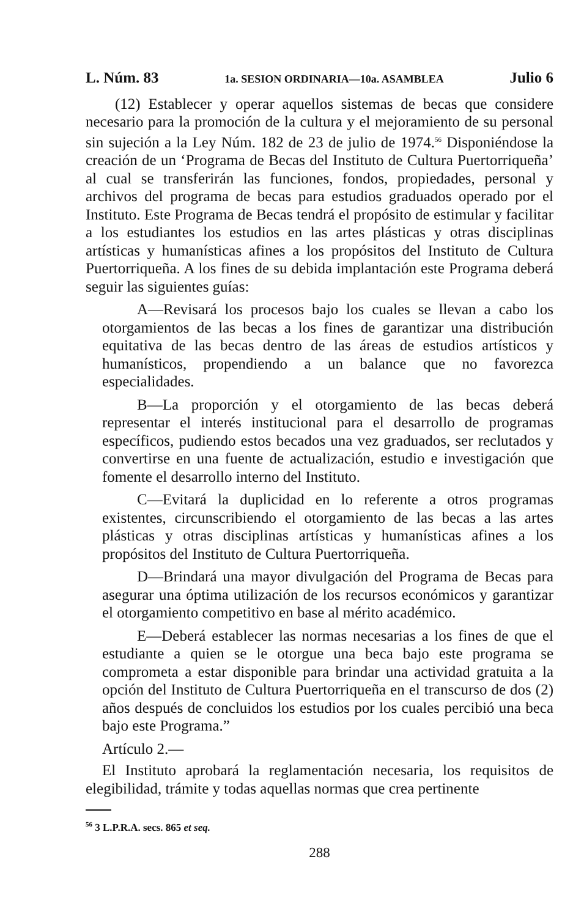L. Núm. 83 1a. SESION ORDINARIA—10a. ASAMBLEA Julio 6
(12) Establecer y operar aquellos sistemas de becas que considere necesario para la promoción de la cultura y el mejoramiento de su personal sin sujeción a la Ley Núm. 182 de 23 de julio de 1974.<sup>56</sup> Disponiéndose la creación de un ‘Programa de Becas del Instituto de Cultura Puertorriqueña’ al cual se transferirán las funciones, fondos, propiedades, personal y archivos del programa de becas para estudios graduados operado por el Instituto. Este Programa de Becas tendrá el propósito de estimular y facilitar a los estudiantes los estudios en las artes plásticas y otras disciplinas artísticas y humanísticas afines a los propósitos del Instituto de Cultura Puertorriqueña. A los fines de su debida implantación este Programa deberá seguir las siguientes guías:
A—Revisará los procesos bajo los cuales se llevan a cabo los otorgamientos de las becas a los fines de garantizar una distribución equitativa de las becas dentro de las áreas de estudios artísticos y humanísticos, propendiendo a un balance que no favorezca especialidades.
B—La proporción y el otorgamiento de las becas deberá representar el interés institucional para el desarrollo de programas específicos, pudiendo estos becados una vez graduados, ser reclutados y convertirse en una fuente de actualización, estudio e investigación que fomente el desarrollo interno del Instituto.
C—Evitará la duplicidad en lo referente a otros programas existentes, circunscribiendo el otorgamiento de las becas a las artes plásticas y otras disciplinas artísticas y humanísticas afines a los propósitos del Instituto de Cultura Puertorriqueña.
D—Brindará una mayor divulgación del Programa de Becas para asegurar una óptima utilización de los recursos económicos y garantizar el otorgamiento competitivo en base al mérito académico.
E—Deberá establecer las normas necesarias a los fines de que el estudiante a quien se le otorgue una beca bajo este programa se comprometa a estar disponible para brindar una actividad gratuita a la opción del Instituto de Cultura Puertorriqueña en el transcurso de dos (2) años después de concluidos los estudios por los cuales percibió una beca bajo este Programa.”
Artículo 2.—
El Instituto aprobará la reglamentación necesaria, los requisitos de elegibilidad, trámite y todas aquellas normas que crea pertinente
<sup>56</sup> 3 L.P.R.A. secs. 865 et seq.
288